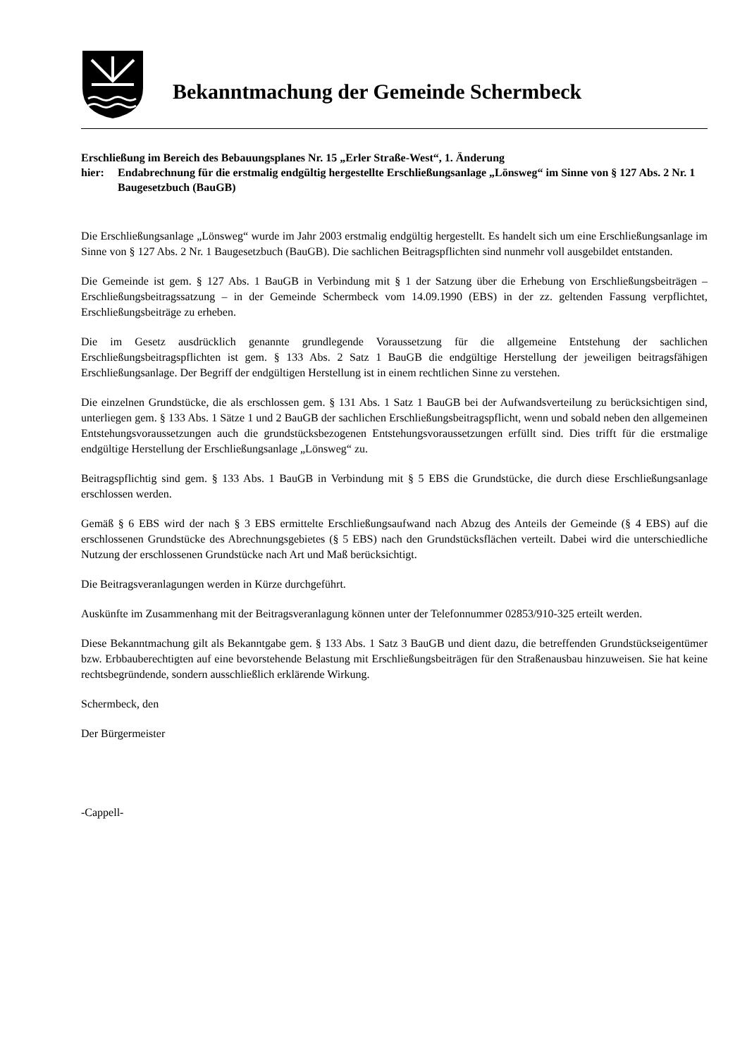Bekanntmachung der Gemeinde Schermbeck
Erschließung im Bereich des Bebauungsplanes Nr. 15 „Erler Straße-West“, 1. Änderung
hier: Endabrechnung für die erstmalig endgültig hergestellte Erschließungsanlage „Lönsweg“ im Sinne von § 127 Abs. 2 Nr. 1 Baugesetzbuch (BauGB)
Die Erschließungsanlage „Lönsweg“ wurde im Jahr 2003 erstmalig endgültig hergestellt. Es handelt sich um eine Erschließungsanlage im Sinne von § 127 Abs. 2 Nr. 1 Baugesetzbuch (BauGB). Die sachlichen Beitragspflichten sind nunmehr voll ausgebildet entstanden.
Die Gemeinde ist gem. § 127 Abs. 1 BauGB in Verbindung mit § 1 der Satzung über die Erhebung von Erschließungsbeiträgen – Erschließungsbeitragssatzung – in der Gemeinde Schermbeck vom 14.09.1990 (EBS) in der zz. geltenden Fassung verpflichtet, Erschließungsbeiträge zu erheben.
Die im Gesetz ausdrücklich genannte grundlegende Voraussetzung für die allgemeine Entstehung der sachlichen Erschließungsbeitragspflichten ist gem. § 133 Abs. 2 Satz 1 BauGB die endgültige Herstellung der jeweiligen beitragsfähigen Erschließungsanlage. Der Begriff der endgültigen Herstellung ist in einem rechtlichen Sinne zu verstehen.
Die einzelnen Grundstücke, die als erschlossen gem. § 131 Abs. 1 Satz 1 BauGB bei der Aufwandsverteilung zu berücksichtigen sind, unterliegen gem. § 133 Abs. 1 Sätze 1 und 2 BauGB der sachlichen Erschließungsbeitragspflicht, wenn und sobald neben den allgemeinen Entstehungsvoraussetzungen auch die grundstücksbezogenen Entstehungsvoraussetzungen erfüllt sind. Dies trifft für die erstmalige endgültige Herstellung der Erschließungsanlage „Lönsweg“ zu.
Beitragspflichtig sind gem. § 133 Abs. 1 BauGB in Verbindung mit § 5 EBS die Grundstücke, die durch diese Erschließungsanlage erschlossen werden.
Gemäß § 6 EBS wird der nach § 3 EBS ermittelte Erschließungsaufwand nach Abzug des Anteils der Gemeinde (§ 4 EBS) auf die erschlossenen Grundstücke des Abrechnungsgebietes (§ 5 EBS) nach den Grundstücksflächen verteilt. Dabei wird die unterschiedliche Nutzung der erschlossenen Grundstücke nach Art und Maß berücksichtigt.
Die Beitragsveranlagungen werden in Kürze durchgeführt.
Auskünfte im Zusammenhang mit der Beitragsveranlagung können unter der Telefonnummer 02853/910-325 erteilt werden.
Diese Bekanntmachung gilt als Bekanntgabe gem. § 133 Abs. 1 Satz 3 BauGB und dient dazu, die betreffenden Grundstückseigentümer bzw. Erbbauberechtigten auf eine bevorstehende Belastung mit Erschließungsbeiträgen für den Straßenausbau hinzuweisen. Sie hat keine rechtsbegründende, sondern ausschließlich erklärende Wirkung.
Schermbeck, den
Der Bürgermeister
-Cappell-